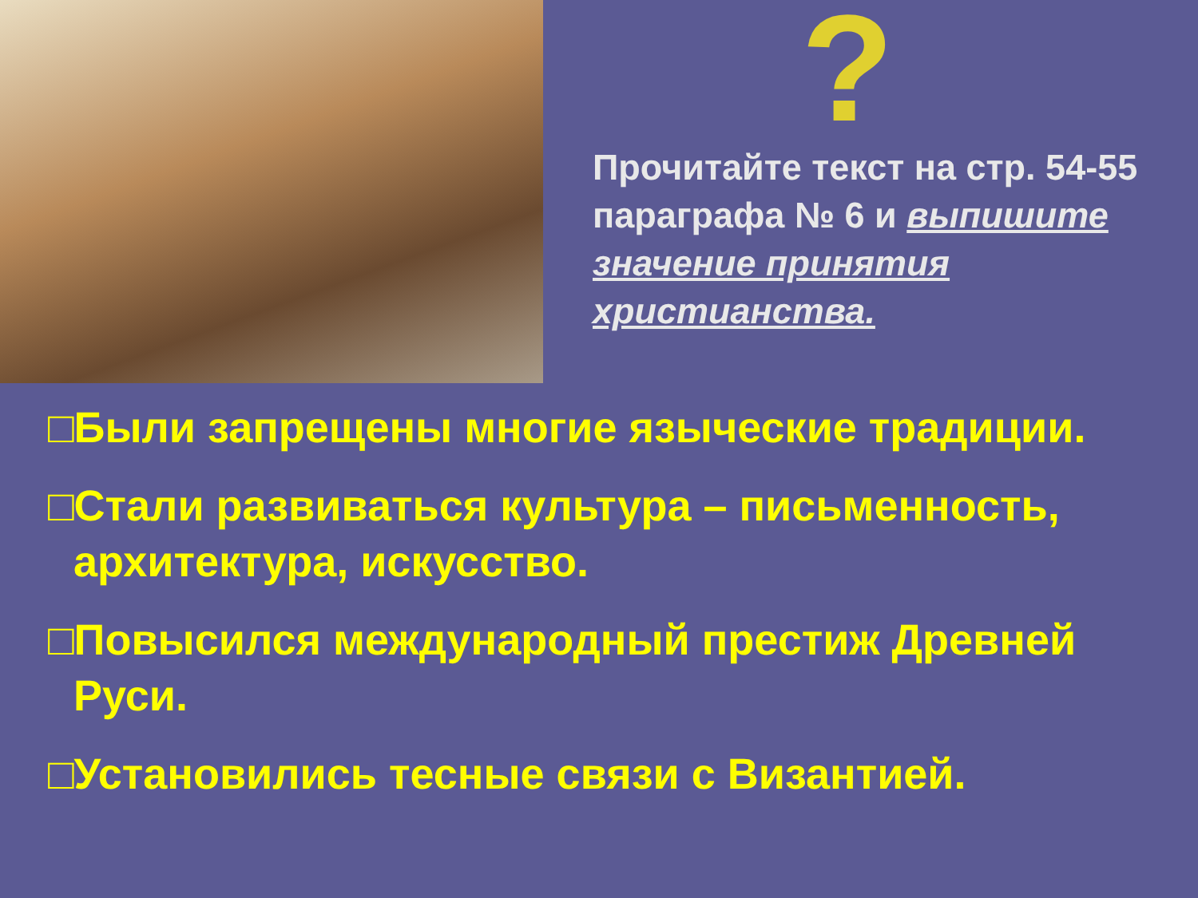?
Прочитайте текст на стр. 54-55 параграфа № 6 и выпишите значение принятия христианства.
□Были запрещены многие языческие традиции.
□Стали развиваться культура – письменность, архитектура, искусство.
□Повысился международный престиж Древней Руси.
□Установились тесные связи с Византией.